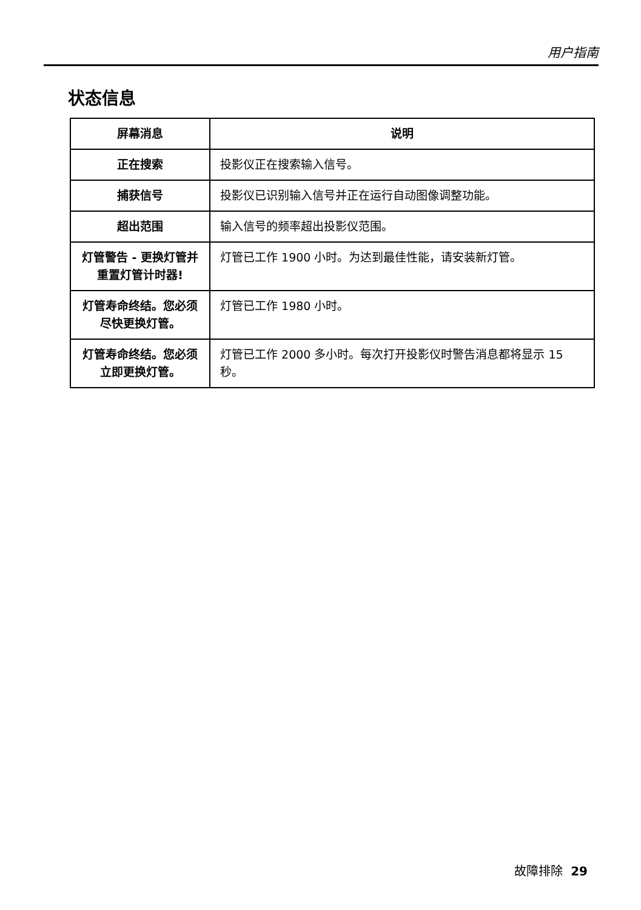用户指南
状态信息
| 屏幕消息 | 说明 |
| --- | --- |
| 正在搜索 | 投影仪正在搜索输入信号。 |
| 捕获信号 | 投影仪已识别输入信号并正在运行自动图像调整功能。 |
| 超出范围 | 输入信号的频率超出投影仪范围。 |
| 灯管警告 - 更换灯管并重置灯管计时器! | 灯管已工作 1900 小时。为达到最佳性能，请安装新灯管。 |
| 灯管寿命终结。您必须尽快更换灯管。 | 灯管已工作 1980 小时。 |
| 灯管寿命终结。您必须立即更换灯管。 | 灯管已工作 2000 多小时。每次打开投影仪时警告消息都将显示 15 秒。 |
故障排除 29